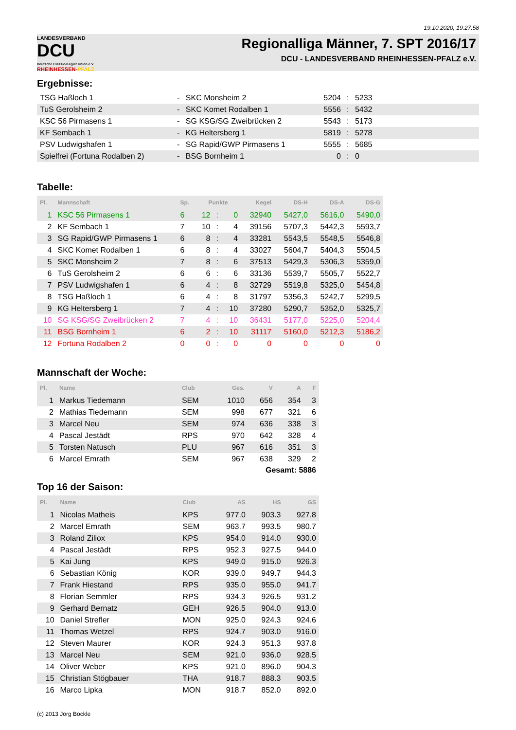19.10.2020, 19:27:58
LANDESVERBAND
DCU
Deutsche Classic-Kegler Union e.V.
RHEINHESSEN-PFALZ
Regionalliga Männer, 7. SPT 2016/17
DCU - LANDESVERBAND RHEINHESSEN-PFALZ e.V.
Ergebnisse:
| TSG Haßloch 1 | - | SKC Monsheim 2 | 5204 | : | 5233 | |
| TuS Gerolsheim 2 | - | SKC Komet Rodalben 1 | 5556 | : | 5432 | |
| KSC 56 Pirmasens 1 | - | SG KSG/SG Zweibrücken 2 | 5543 | : | 5173 | |
| KF Sembach 1 | - | KG Heltersberg 1 | 5819 | : | 5278 | |
| PSV Ludwigshafen 1 | - | SG Rapid/GWP Pirmasens 1 | 5555 | : | 5685 | |
| Spielfrei (Fortuna Rodalben 2) | - | BSG Bornheim 1 | 0 | : | 0 | |
Tabelle:
| Pl. | Mannschaft | Sp. | Punkte | | | Kegel | DS-H | DS-A | DS-G |
| --- | --- | --- | --- | --- | --- | --- | --- | --- | --- |
| 1 | KSC 56 Pirmasens 1 | 6 | 12 | : | 0 | 32940 | 5427,0 | 5616,0 | 5490,0 |
| 2 | KF Sembach 1 | 7 | 10 | : | 4 | 39156 | 5707,3 | 5442,3 | 5593,7 |
| 3 | SG Rapid/GWP Pirmasens 1 | 6 | 8 | : | 4 | 33281 | 5543,5 | 5548,5 | 5546,8 |
| 4 | SKC Komet Rodalben 1 | 6 | 8 | : | 4 | 33027 | 5604,7 | 5404,3 | 5504,5 |
| 5 | SKC Monsheim 2 | 7 | 8 | : | 6 | 37513 | 5429,3 | 5306,3 | 5359,0 |
| 6 | TuS Gerolsheim 2 | 6 | 6 | : | 6 | 33136 | 5539,7 | 5505,7 | 5522,7 |
| 7 | PSV Ludwigshafen 1 | 6 | 4 | : | 8 | 32729 | 5519,8 | 5325,0 | 5454,8 |
| 8 | TSG Haßloch 1 | 6 | 4 | : | 8 | 31797 | 5356,3 | 5242,7 | 5299,5 |
| 9 | KG Heltersberg 1 | 7 | 4 | : | 10 | 37280 | 5290,7 | 5352,0 | 5325,7 |
| 10 | SG KSG/SG Zweibrücken 2 | 7 | 4 | : | 10 | 36431 | 5177,0 | 5225,0 | 5204,4 |
| 11 | BSG Bornheim 1 | 6 | 2 | : | 10 | 31117 | 5160,0 | 5212,3 | 5186,2 |
| 12 | Fortuna Rodalben 2 | 0 | 0 | : | 0 | 0 | 0 | 0 | 0 |
Mannschaft der Woche:
| Pl. | Name | Club | Ges. | V | A | F |
| --- | --- | --- | --- | --- | --- | --- |
| 1 | Markus Tiedemann | SEM | 1010 | 656 | 354 | 3 |
| 2 | Mathias Tiedemann | SEM | 998 | 677 | 321 | 6 |
| 3 | Marcel Neu | SEM | 974 | 636 | 338 | 3 |
| 4 | Pascal Jestädt | RPS | 970 | 642 | 328 | 4 |
| 5 | Torsten Natusch | PLU | 967 | 616 | 351 | 3 |
| 6 | Marcel Emrath | SEM | 967 | 638 | 329 | 2 |
Gesamt: 5886
Top 16 der Saison:
| Pl. | Name | Club | AS | HS | GS |
| --- | --- | --- | --- | --- | --- |
| 1 | Nicolas Matheis | KPS | 977.0 | 903.3 | 927.8 |
| 2 | Marcel Emrath | SEM | 963.7 | 993.5 | 980.7 |
| 3 | Roland Ziliox | KPS | 954.0 | 914.0 | 930.0 |
| 4 | Pascal Jestädt | RPS | 952.3 | 927.5 | 944.0 |
| 5 | Kai Jung | KPS | 949.0 | 915.0 | 926.3 |
| 6 | Sebastian König | KOR | 939.0 | 949.7 | 944.3 |
| 7 | Frank Hiestand | RPS | 935.0 | 955.0 | 941.7 |
| 8 | Florian Semmler | RPS | 934.3 | 926.5 | 931.2 |
| 9 | Gerhard Bernatz | GEH | 926.5 | 904.0 | 913.0 |
| 10 | Daniel Strefler | MON | 925.0 | 924.3 | 924.6 |
| 11 | Thomas Wetzel | RPS | 924.7 | 903.0 | 916.0 |
| 12 | Steven Maurer | KOR | 924.3 | 951.3 | 937.8 |
| 13 | Marcel Neu | SEM | 921.0 | 936.0 | 928.5 |
| 14 | Oliver Weber | KPS | 921.0 | 896.0 | 904.3 |
| 15 | Christian Stögbauer | THA | 918.7 | 888.3 | 903.5 |
| 16 | Marco Lipka | MON | 918.7 | 852.0 | 892.0 |
(c) 2013 Jörg Böckle